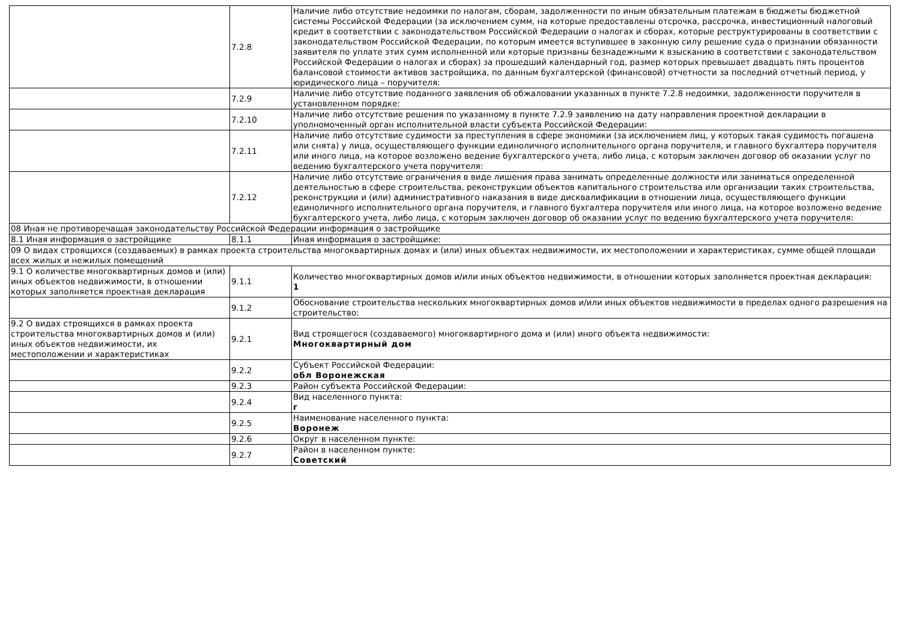| | 7.2.8 | Наличие либо отсутствие недоимки по налогам, сборам, задолженности по иным обязательным платежам в бюджеты бюджетной системы Российской Федерации (за исключением сумм, на которые предоставлены отсрочка, рассрочка, инвестиционный налоговый кредит в соответствии с законодательством Российской Федерации о налогах и сборах, которые реструктурированы в соответствии с законодательством Российской Федерации, по которым имеется вступившее в законную силу решение суда о признании обязанности заявителя по уплате этих сумм исполненной или которые признаны безнадежными к взысканию в соответствии с законодательством Российской Федерации о налогах и сборах) за прошедший календарный год, размер которых превышает двадцать пять процентов балансовой стоимости активов застройщика, по данным бухгалтерской (финансовой) отчетности за последний отчетный период, у юридического лица – поручителя: |
| | 7.2.9 | Наличие либо отсутствие поданного заявления об обжаловании указанных в пункте 7.2.8 недоимки, задолженности поручителя в установленном порядке: |
| | 7.2.10 | Наличие либо отсутствие решения по указанному в пункте 7.2.9 заявлению на дату направления проектной декларации в уполномоченный орган исполнительной власти субъекта Российской Федерации: |
| | 7.2.11 | Наличие либо отсутствие судимости за преступления в сфере экономики (за исключением лиц, у которых такая судимость погашена или снята) у лица, осуществляющего функции единоличного исполнительного органа поручителя, и главного бухгалтера поручителя или иного лица, на которое возложено ведение бухгалтерского учета, либо лица, с которым заключен договор об оказании услуг по ведению бухгалтерского учета поручителя: |
| | 7.2.12 | Наличие либо отсутствие ограничения в виде лишения права занимать определенные должности или заниматься определенной деятельностью в сфере строительства, реконструкции объектов капитального строительства или организации таких строительства, реконструкции и (или) административного наказания в виде дисквалификации в отношении лица, осуществляющего функции единоличного исполнительного органа поручителя, и главного бухгалтера поручителя или иного лица, на которое возложено ведение бухгалтерского учета, либо лица, с которым заключен договор об оказании услуг по ведению бухгалтерского учета поручителя: |
| 08 Иная не противоречащая законодательству Российской Федерации информация о застройщике | | |
| 8.1 Иная информация о застройщике | 8.1.1 | Иная информация о застройщике: |
| 09 О видах строящихся (создаваемых) в рамках проекта строительства многоквартирных домах и (или) иных объектах недвижимости, их местоположении и характеристиках, сумме общей площади всех жилых и нежилых помещений | | |
| 9.1 О количестве многоквартирных домов и (или) иных объектов недвижимости, в отношении которых заполняется проектная декларация | 9.1.1 | Количество многоквартирных домов и/или иных объектов недвижимости, в отношении которых заполняется проектная декларация: 1 |
| | 9.1.2 | Обоснование строительства нескольких многоквартирных домов и/или иных объектов недвижимости в пределах одного разрешения на строительство: |
| 9.2 О видах строящихся в рамках проекта строительства многоквартирных домов и (или) иных объектов недвижимости, их местоположении и характеристиках | 9.2.1 | Вид строящегося (создаваемого) многоквартирного дома и (или) иного объекта недвижимости: Многоквартирный дом |
| | 9.2.2 | Субъект Российской Федерации: обл Воронежская |
| | 9.2.3 | Район субъекта Российской Федерации: |
| | 9.2.4 | Вид населенного пункта: г |
| | 9.2.5 | Наименование населенного пункта: Воронеж |
| | 9.2.6 | Округ в населенном пункте: |
| | 9.2.7 | Район в населенном пункте: Советский |